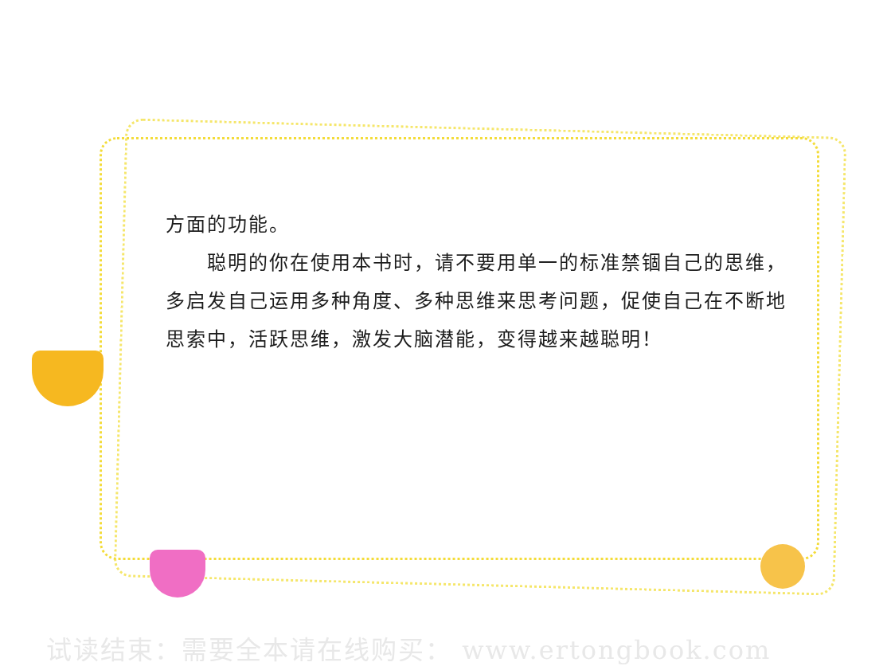方面的功能。
　　聪明的你在使用本书时，请不要用单一的标准禁锢自己的思维，多启发自己运用多种角度、多种思维来思考问题，促使自己在不断地思索中，活跃思维，激发大脑潜能，变得越来越聪明！
试读结束：需要全本请在线购买： www.ertongbook.com